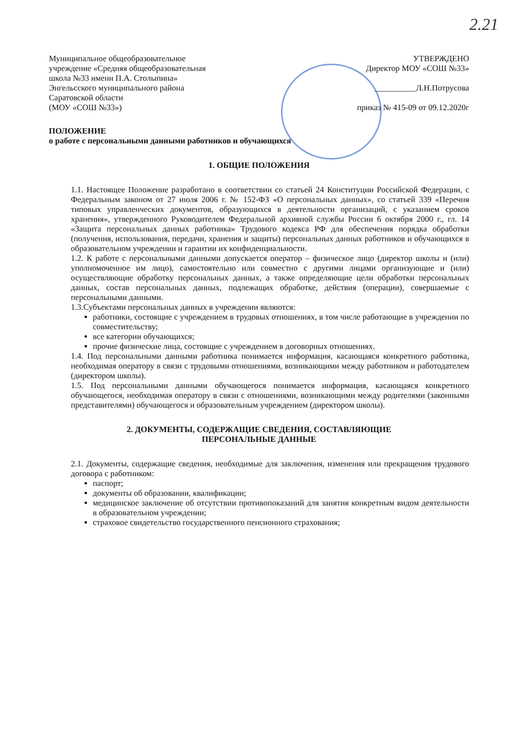2.21
Муниципальное общеобразовательное учреждение «Средняя общеобразовательная школа №33 имени П.А. Столыпина» Энгельсского муниципального района Саратовской области
(МОУ «СОШ №33»)
УТВЕРЖДЕНО
Директор МОУ «СОШ №33»
__________Л.Н.Потрусова
приказ № 415-09 от 09.12.2020г
ПОЛОЖЕНИЕ
о работе с персональными данными работников и обучающихся
1. ОБЩИЕ ПОЛОЖЕНИЯ
1.1. Настоящее Положение разработано в соответствии со статьей 24 Конституции Российской Федерации, с Федеральным законом от 27 июля 2006 г. № 152-ФЗ «О персональных данных», со статьей 339 «Перечня типовых управленческих документов, образующихся в деятельности организаций, с указанием сроков хранения», утвержденного Руководителем Федеральной архивной службы России 6 октября 2000 г., гл. 14 «Защита персональных данных работника» Трудового кодекса РФ для обеспечения порядка обработки (получения, использования, передачи, хранения и защиты) персональных данных работников и обучающихся в образовательном учреждении и гарантии их конфиденциальности.
1.2. К работе с персональными данными допускается оператор – физическое лицо (директор школы и (или) уполномоченное им лицо), самостоятельно или совместно с другими лицами организующие и (или) осуществляющие обработку персональных данных, а также определяющие цели обработки персональных данных, состав персональных данных, подлежащих обработке, действия (операции), совершаемые с персональными данными.
1.3.Субъектами персональных данных в учреждении являются:
работники, состоящие с учреждением в трудовых отношениях, в том числе работающие в учреждении по совместительству;
все категории обучающихся;
прочие физические лица, состоящие с учреждением в договорных отношениях.
1.4. Под персональными данными работника понимается информация, касающаяся конкретного работника, необходимая оператору в связи с трудовыми отношениями, возникающими между работником и работодателем (директором школы).
1.5. Под персональными данными обучающегося понимается информация, касающаяся конкретного обучающегося, необходимая оператору в связи с отношениями, возникающими между родителями (законными представителями) обучающегося и образовательным учреждением (директором школы).
2. ДОКУМЕНТЫ, СОДЕРЖАЩИЕ СВЕДЕНИЯ, СОСТАВЛЯЮЩИЕ
ПЕРСОНАЛЬНЫЕ ДАННЫЕ
2.1. Документы, содержащие сведения, необходимые для заключения, изменения или прекращения трудового договора с работником:
паспорт;
документы об образовании, квалификации;
медицинское заключение об отсутствии противопоказаний для занятия конкретным видом деятельности в образовательном учреждении;
страховое свидетельство государственного пенсионного страхования;